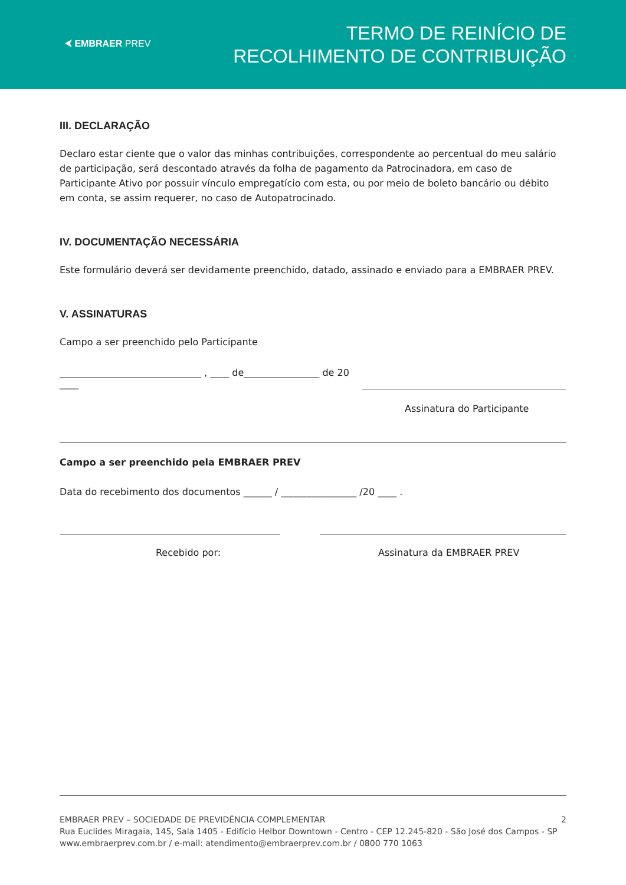⮜ EMBRAER PREV
TERMO DE REINÍCIO DE
RECOLHIMENTO DE CONTRIBUIÇÃO
III. DECLARAÇÃO
Declaro estar ciente que o valor das minhas contribuições, correspondente ao percentual do meu salário de participação, será descontado através da folha de pagamento da Patrocinadora, em caso de Participante Ativo por possuir vínculo empregatício com esta, ou por meio de boleto bancário ou débito em conta, se assim requerer, no caso de Autopatrocinado.
IV. DOCUMENTAÇÃO NECESSÁRIA
Este formulário deverá ser devidamente preenchido, datado, assinado e enviado para a EMBRAER PREV.
V. ASSINATURAS
Campo a ser preenchido pelo Participante
______________________________ , ____ de________________ de 20 ____
Assinatura do Participante
Campo a ser preenchido pela EMBRAER PREV
Data do recebimento dos documentos ______ / ________________ /20 ____ .
Recebido por: Assinatura da EMBRAER PREV
2
EMBRAER PREV – SOCIEDADE DE PREVIDÊNCIA COMPLEMENTAR
Rua Euclides Miragaia, 145, Sala 1405 - Edifício Helbor Downtown - Centro - CEP 12.245-820 - São José dos Campos - SP
www.embraerprev.com.br / e-mail: atendimento@embraerprev.com.br / 0800 770 1063